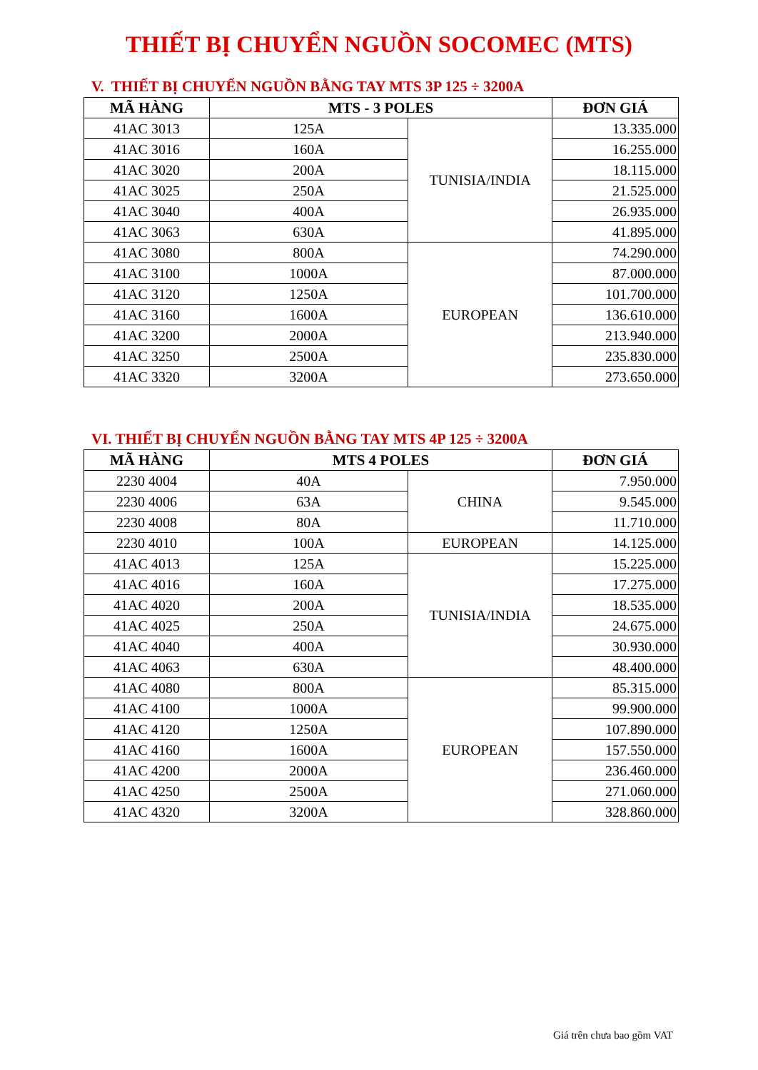THIẾT BỊ CHUYỂN NGUỒN SOCOMEC (MTS)
V. THIẾT BỊ CHUYỂN NGUỒN BẰNG TAY MTS 3P 125 ÷ 3200A
| MÃ HÀNG | MTS - 3 POLES | | ĐƠN GIÁ |
| --- | --- | --- | --- |
| 41AC 3013 | 125A | TUNISIA/INDIA | 13.335.000 |
| 41AC 3016 | 160A | | 16.255.000 |
| 41AC 3020 | 200A | | 18.115.000 |
| 41AC 3025 | 250A | | 21.525.000 |
| 41AC 3040 | 400A | | 26.935.000 |
| 41AC 3063 | 630A | | 41.895.000 |
| 41AC 3080 | 800A | EUROPEAN | 74.290.000 |
| 41AC 3100 | 1000A | | 87.000.000 |
| 41AC 3120 | 1250A | | 101.700.000 |
| 41AC 3160 | 1600A | | 136.610.000 |
| 41AC 3200 | 2000A | | 213.940.000 |
| 41AC 3250 | 2500A | | 235.830.000 |
| 41AC 3320 | 3200A | | 273.650.000 |
VI. THIẾT BỊ CHUYỂN NGUỒN BẰNG TAY MTS 4P 125 ÷ 3200A
| MÃ HÀNG | MTS 4 POLES | | ĐƠN GIÁ |
| --- | --- | --- | --- |
| 2230 4004 | 40A | CHINA | 7.950.000 |
| 2230 4006 | 63A | | 9.545.000 |
| 2230 4008 | 80A | | 11.710.000 |
| 2230 4010 | 100A | EUROPEAN | 14.125.000 |
| 41AC 4013 | 125A | TUNISIA/INDIA | 15.225.000 |
| 41AC 4016 | 160A | | 17.275.000 |
| 41AC 4020 | 200A | | 18.535.000 |
| 41AC 4025 | 250A | | 24.675.000 |
| 41AC 4040 | 400A | | 30.930.000 |
| 41AC 4063 | 630A | | 48.400.000 |
| 41AC 4080 | 800A | EUROPEAN | 85.315.000 |
| 41AC 4100 | 1000A | | 99.900.000 |
| 41AC 4120 | 1250A | | 107.890.000 |
| 41AC 4160 | 1600A | | 157.550.000 |
| 41AC 4200 | 2000A | | 236.460.000 |
| 41AC 4250 | 2500A | | 271.060.000 |
| 41AC 4320 | 3200A | | 328.860.000 |
Giá trên chưa bao gồm VAT